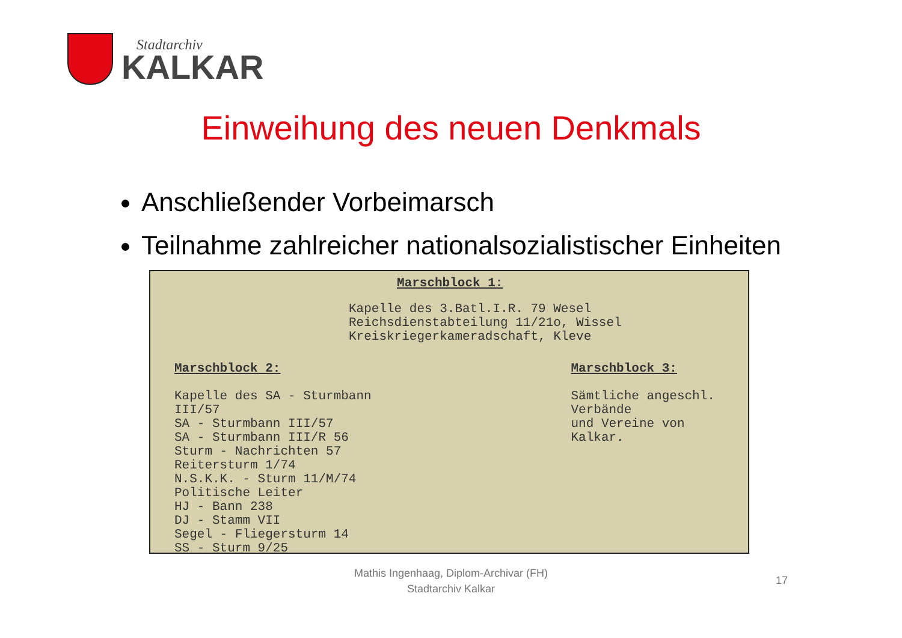Stadtarchiv
KALKAR
Einweihung des neuen Denkmals
Anschließender Vorbeimarsch
Teilnahme zahlreicher nationalsozialistischer Einheiten
Marschblock 1:
Kapelle des 3.Batl.I.R. 79 Wesel
Reichsdienstabteilung 11/21o, Wissel
Kreiskriegerkameradschaft, Kleve
Marschblock 2:
Kapelle des SA - Sturmbann III/57
SA - Sturmbann III/57
SA - Sturmbann III/R 56
Sturm - Nachrichten 57
Reitersturm 1/74
N.S.K.K. - Sturm 11/M/74
Politische Leiter
HJ - Bann 238
DJ - Stamm VII
Segel - Fliegersturm 14
SS - Sturm 9/25
Marschblock 3:
Sämtliche angeschl. Verbände
und Vereine von Kalkar.
Mathis Ingenhaag, Diplom-Archivar (FH)
Stadtarchiv Kalkar
17